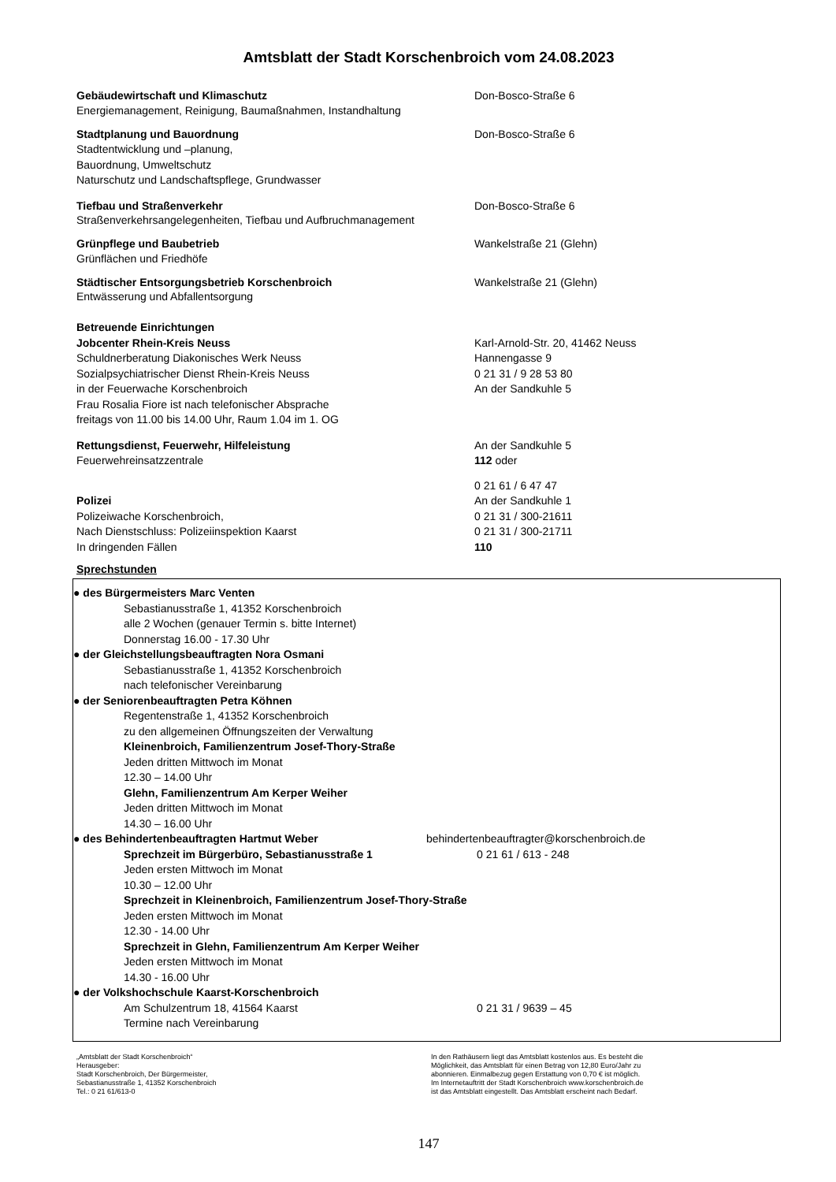Amtsblatt der Stadt Korschenbroich vom 24.08.2023
Gebäudewirtschaft und Klimaschutz Don-Bosco-Straße 6
Energiemanagement, Reinigung, Baumaßnahmen, Instandhaltung
Stadtplanung und Bauordnung Don-Bosco-Straße 6
Stadtentwicklung und –planung,
Bauordnung, Umweltschutz
Naturschutz und Landschaftspflege, Grundwasser
Tiefbau und Straßenverkehr Don-Bosco-Straße 6
Straßenverkehrsangelegenheiten, Tiefbau und Aufbruchmanagement
Grünpflege und Baubetrieb Wankelstraße 21 (Glehn)
Grünflächen und Friedhöfe
Städtischer Entsorgungsbetrieb Korschenbroich Wankelstraße 21 (Glehn)
Entwässerung und Abfallentsorgung
Betreuende Einrichtungen
Jobcenter Rhein-Kreis Neuss Karl-Arnold-Str. 20, 41462 Neuss
Schuldnerberatung Diakonisches Werk Neuss Hannengasse 9
Sozialpsychiatrischer Dienst Rhein-Kreis Neuss 0 21 31 / 9 28 53 80
in der Feuerwache Korschenbroich An der Sandkuhle 5
Frau Rosalia Fiore ist nach telefonischer Absprache
freitags von 11.00 bis 14.00 Uhr, Raum 1.04 im 1. OG
Rettungsdienst, Feuerwehr, Hilfeleistung An der Sandkuhle 5
Feuerwehreinsatzzentrale 112 oder
0 21 61 / 6 47 47
Polizei An der Sandkuhle 1
Polizeiwache Korschenbroich, 0 21 31 / 300-21611
Nach Dienstschluss: Polizeiinspektion Kaarst 0 21 31 / 300-21711
In dringenden Fällen 110
Sprechstunden
● des Bürgermeisters Marc Venten
Sebastianusstraße 1, 41352 Korschenbroich
alle 2 Wochen (genauer Termin s. bitte Internet)
Donnerstag 16.00 - 17.30 Uhr
● der Gleichstellungsbeauftragten Nora Osmani
Sebastianusstraße 1, 41352 Korschenbroich
nach telefonischer Vereinbarung
● der Seniorenbeauftragten Petra Köhnen
Regentenstraße 1, 41352 Korschenbroich
zu den allgemeinen Öffnungszeiten der Verwaltung
Kleinenbroich, Familienzentrum Josef-Thory-Straße
Jeden dritten Mittwoch im Monat
12.30 – 14.00 Uhr
Glehn, Familienzentrum Am Kerper Weiher
Jeden dritten Mittwoch im Monat
14.30 – 16.00 Uhr
● des Behindertenbeauftragten Hartmut Weber behindertenbeauftragter@korschenbroich.de
Sprechzeit im Bürgerbüro, Sebastianusstraße 1 0 21 61 / 613 - 248
Jeden ersten Mittwoch im Monat
10.30 – 12.00 Uhr
Sprechzeit in Kleinenbroich, Familienzentrum Josef-Thory-Straße
Jeden ersten Mittwoch im Monat
12.30 - 14.00 Uhr
Sprechzeit in Glehn, Familienzentrum Am Kerper Weiher
Jeden ersten Mittwoch im Monat
14.30 - 16.00 Uhr
● der Volkshochschule Kaarst-Korschenbroich
Am Schulzentrum 18, 41564 Kaarst 0 21 31 / 9639 – 45
Termine nach Vereinbarung
„Amtsblatt der Stadt Korschenbroich“
Herausgeber:
Stadt Korschenbroich, Der Bürgermeister,
Sebastianusstraße 1, 41352 Korschenbroich
Tel.: 0 21 61/613-0
In den Rathäusern liegt das Amtsblatt kostenlos aus. Es besteht die
Möglichkeit, das Amtsblatt für einen Betrag von 12,80 Euro/Jahr zu
abonnieren. Einmalbezug gegen Erstattung von 0,70 € ist möglich.
Im Internetauftritt der Stadt Korschenbroich www.korschenbroich.de
ist das Amtsblatt eingestellt. Das Amtsblatt erscheint nach Bedarf.
147